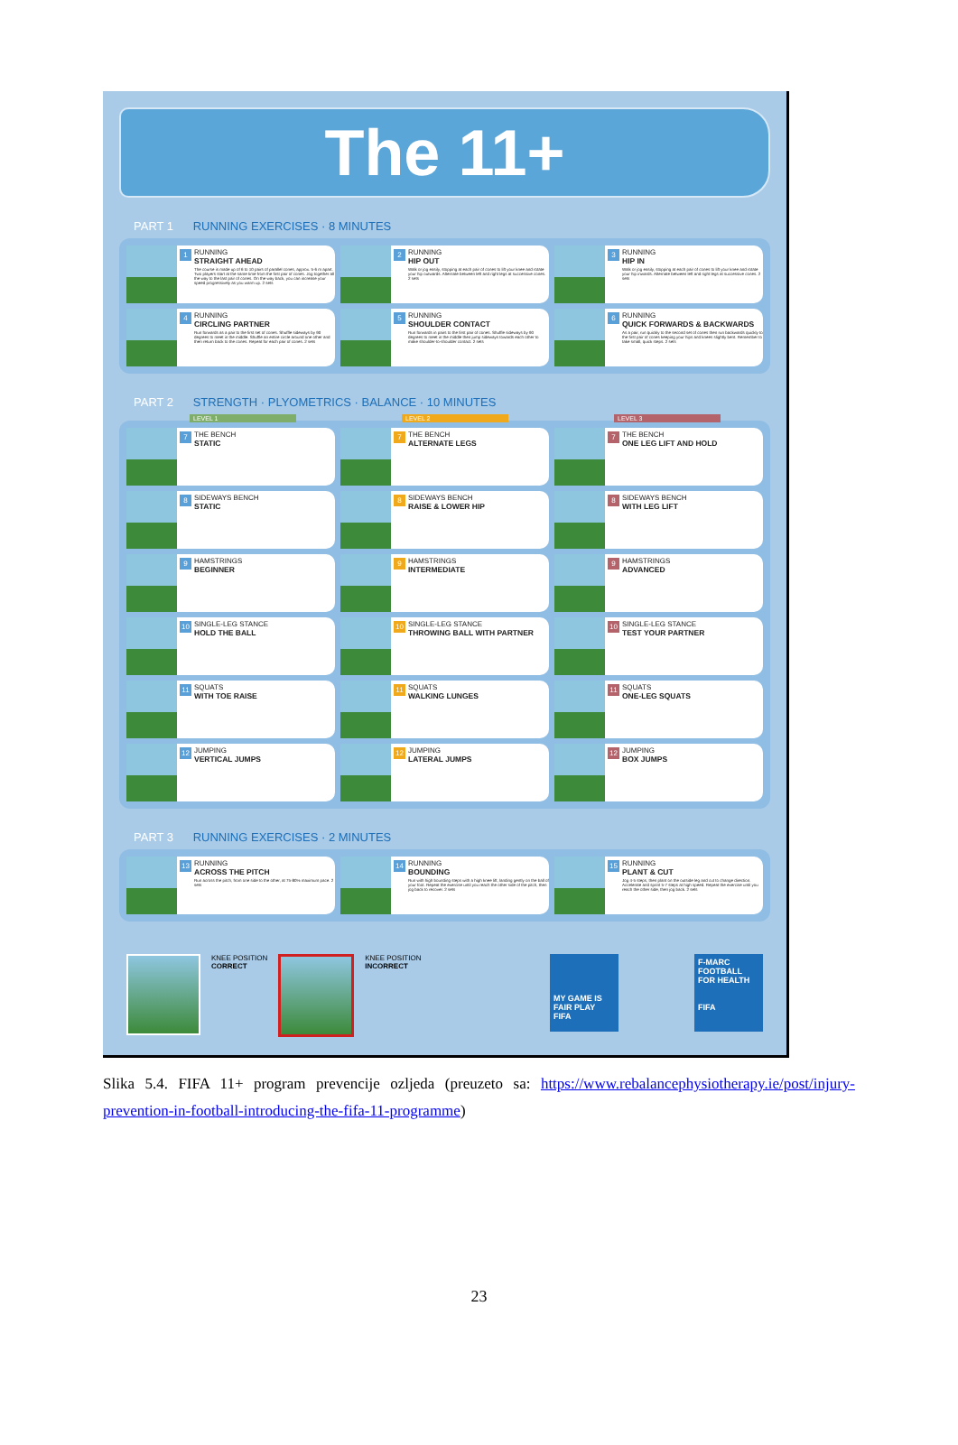The 11+
PART 1 RUNNING EXERCISES · 8 MINUTES
1
RUNNING
STRAIGHT AHEAD
The course is made up of 6 to 10 pairs of parallel cones, approx. 5-6 m apart. Two players start at the same time from the first pair of cones. Jog together all the way to the last pair of cones. On the way back, you can increase your speed progressively as you warm up. 2 sets
2
RUNNING
HIP OUT
Walk or jog easily, stopping at each pair of cones to lift your knee and rotate your hip outwards. Alternate between left and right legs at successive cones. 2 sets
3
RUNNING
HIP IN
Walk or jog easily, stopping at each pair of cones to lift your knee and rotate your hip inwards. Alternate between left and right legs at successive cones. 2 sets
4
RUNNING
CIRCLING PARTNER
Run forwards as a pair to the first set of cones. Shuffle sideways by 90 degrees to meet in the middle. Shuffle an entire circle around one other and then return back to the cones. Repeat for each pair of cones. 2 sets
5
RUNNING
SHOULDER CONTACT
Run forwards in pairs to the first pair of cones. Shuffle sideways by 90 degrees to meet in the middle then jump sideways towards each other to make shoulder-to-shoulder contact. 2 sets
6
RUNNING
QUICK FORWARDS & BACKWARDS
As a pair, run quickly to the second set of cones then run backwards quickly to the first pair of cones keeping your hips and knees slightly bent. Remember to take small, quick steps. 2 sets
PART 2 STRENGTH · PLYOMETRICS · BALANCE · 10 MINUTES
LEVEL 1 LEVEL 2 LEVEL 3
7
THE BENCH
STATIC
7
THE BENCH
ALTERNATE LEGS
7
THE BENCH
ONE LEG LIFT AND HOLD
8
SIDEWAYS BENCH
STATIC
8
SIDEWAYS BENCH
RAISE & LOWER HIP
8
SIDEWAYS BENCH
WITH LEG LIFT
9
HAMSTRINGS
BEGINNER
9
HAMSTRINGS
INTERMEDIATE
9
HAMSTRINGS
ADVANCED
10
SINGLE-LEG STANCE
HOLD THE BALL
10
SINGLE-LEG STANCE
THROWING BALL WITH PARTNER
10
SINGLE-LEG STANCE
TEST YOUR PARTNER
11
SQUATS
WITH TOE RAISE
11
SQUATS
WALKING LUNGES
11
SQUATS
ONE-LEG SQUATS
12
JUMPING
VERTICAL JUMPS
12
JUMPING
LATERAL JUMPS
12
JUMPING
BOX JUMPS
PART 3 RUNNING EXERCISES · 2 MINUTES
13
RUNNING
ACROSS THE PITCH
Run across the pitch, from one side to the other, at 75-80% maximum pace. 2 sets
14
RUNNING
BOUNDING
Run with high bounding steps with a high knee lift, landing gently on the ball of your foot. Repeat the exercise until you reach the other side of the pitch, then jog back to recover. 2 sets
15
RUNNING
PLANT & CUT
Jog 4-5 steps, then plant on the outside leg and cut to change direction. Accelerate and sprint 5-7 steps at high speed. Repeat the exercise until you reach the other side, then jog back. 2 sets
KNEE POSITION
CORRECT
KNEE POSITION
INCORRECT
MY GAME IS FAIR PLAY
FIFA
F-MARC
FOOTBALL FOR HEALTH
FIFA
Slika 5.4. FIFA 11+ program prevencije ozljeda (preuzeto sa: https://www.rebalancephysiotherapy.ie/post/injury-prevention-in-football-introducing-the-fifa-11-programme)
23